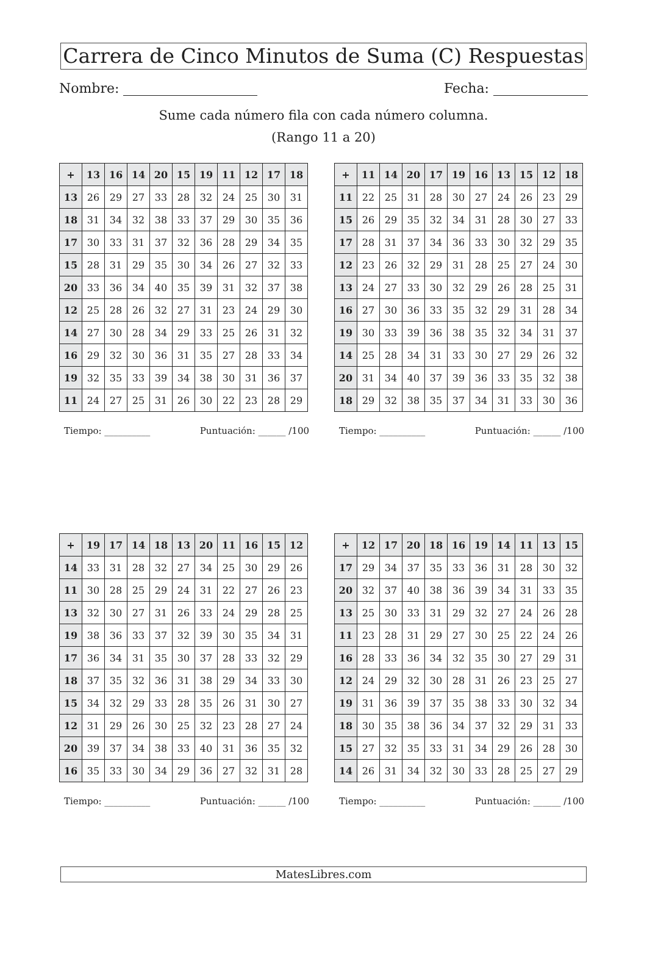Carrera de Cinco Minutos de Suma (C) Respuestas
Nombre: Fecha:
Sume cada número fila con cada número columna.
(Rango 11 a 20)
| + | 13 | 16 | 14 | 20 | 15 | 19 | 11 | 12 | 17 | 18 |
| --- | --- | --- | --- | --- | --- | --- | --- | --- | --- | --- |
| 13 | 26 | 29 | 27 | 33 | 28 | 32 | 24 | 25 | 30 | 31 |
| 18 | 31 | 34 | 32 | 38 | 33 | 37 | 29 | 30 | 35 | 36 |
| 17 | 30 | 33 | 31 | 37 | 32 | 36 | 28 | 29 | 34 | 35 |
| 15 | 28 | 31 | 29 | 35 | 30 | 34 | 26 | 27 | 32 | 33 |
| 20 | 33 | 36 | 34 | 40 | 35 | 39 | 31 | 32 | 37 | 38 |
| 12 | 25 | 28 | 26 | 32 | 27 | 31 | 23 | 24 | 29 | 30 |
| 14 | 27 | 30 | 28 | 34 | 29 | 33 | 25 | 26 | 31 | 32 |
| 16 | 29 | 32 | 30 | 36 | 31 | 35 | 27 | 28 | 33 | 34 |
| 19 | 32 | 35 | 33 | 39 | 34 | 38 | 30 | 31 | 36 | 37 |
| 11 | 24 | 27 | 25 | 31 | 26 | 30 | 22 | 23 | 28 | 29 |
Tiempo: __________ Puntuación: ______ /100
| + | 11 | 14 | 20 | 17 | 19 | 16 | 13 | 15 | 12 | 18 |
| --- | --- | --- | --- | --- | --- | --- | --- | --- | --- | --- |
| 11 | 22 | 25 | 31 | 28 | 30 | 27 | 24 | 26 | 23 | 29 |
| 15 | 26 | 29 | 35 | 32 | 34 | 31 | 28 | 30 | 27 | 33 |
| 17 | 28 | 31 | 37 | 34 | 36 | 33 | 30 | 32 | 29 | 35 |
| 12 | 23 | 26 | 32 | 29 | 31 | 28 | 25 | 27 | 24 | 30 |
| 13 | 24 | 27 | 33 | 30 | 32 | 29 | 26 | 28 | 25 | 31 |
| 16 | 27 | 30 | 36 | 33 | 35 | 32 | 29 | 31 | 28 | 34 |
| 19 | 30 | 33 | 39 | 36 | 38 | 35 | 32 | 34 | 31 | 37 |
| 14 | 25 | 28 | 34 | 31 | 33 | 30 | 27 | 29 | 26 | 32 |
| 20 | 31 | 34 | 40 | 37 | 39 | 36 | 33 | 35 | 32 | 38 |
| 18 | 29 | 32 | 38 | 35 | 37 | 34 | 31 | 33 | 30 | 36 |
Tiempo: __________ Puntuación: ______ /100
| + | 19 | 17 | 14 | 18 | 13 | 20 | 11 | 16 | 15 | 12 |
| --- | --- | --- | --- | --- | --- | --- | --- | --- | --- | --- |
| 14 | 33 | 31 | 28 | 32 | 27 | 34 | 25 | 30 | 29 | 26 |
| 11 | 30 | 28 | 25 | 29 | 24 | 31 | 22 | 27 | 26 | 23 |
| 13 | 32 | 30 | 27 | 31 | 26 | 33 | 24 | 29 | 28 | 25 |
| 19 | 38 | 36 | 33 | 37 | 32 | 39 | 30 | 35 | 34 | 31 |
| 17 | 36 | 34 | 31 | 35 | 30 | 37 | 28 | 33 | 32 | 29 |
| 18 | 37 | 35 | 32 | 36 | 31 | 38 | 29 | 34 | 33 | 30 |
| 15 | 34 | 32 | 29 | 33 | 28 | 35 | 26 | 31 | 30 | 27 |
| 12 | 31 | 29 | 26 | 30 | 25 | 32 | 23 | 28 | 27 | 24 |
| 20 | 39 | 37 | 34 | 38 | 33 | 40 | 31 | 36 | 35 | 32 |
| 16 | 35 | 33 | 30 | 34 | 29 | 36 | 27 | 32 | 31 | 28 |
Tiempo: __________ Puntuación: ______ /100
| + | 12 | 17 | 20 | 18 | 16 | 19 | 14 | 11 | 13 | 15 |
| --- | --- | --- | --- | --- | --- | --- | --- | --- | --- | --- |
| 17 | 29 | 34 | 37 | 35 | 33 | 36 | 31 | 28 | 30 | 32 |
| 20 | 32 | 37 | 40 | 38 | 36 | 39 | 34 | 31 | 33 | 35 |
| 13 | 25 | 30 | 33 | 31 | 29 | 32 | 27 | 24 | 26 | 28 |
| 11 | 23 | 28 | 31 | 29 | 27 | 30 | 25 | 22 | 24 | 26 |
| 16 | 28 | 33 | 36 | 34 | 32 | 35 | 30 | 27 | 29 | 31 |
| 12 | 24 | 29 | 32 | 30 | 28 | 31 | 26 | 23 | 25 | 27 |
| 19 | 31 | 36 | 39 | 37 | 35 | 38 | 33 | 30 | 32 | 34 |
| 18 | 30 | 35 | 38 | 36 | 34 | 37 | 32 | 29 | 31 | 33 |
| 15 | 27 | 32 | 35 | 33 | 31 | 34 | 29 | 26 | 28 | 30 |
| 14 | 26 | 31 | 34 | 32 | 30 | 33 | 28 | 25 | 27 | 29 |
Tiempo: __________ Puntuación: ______ /100
MatesLibres.com